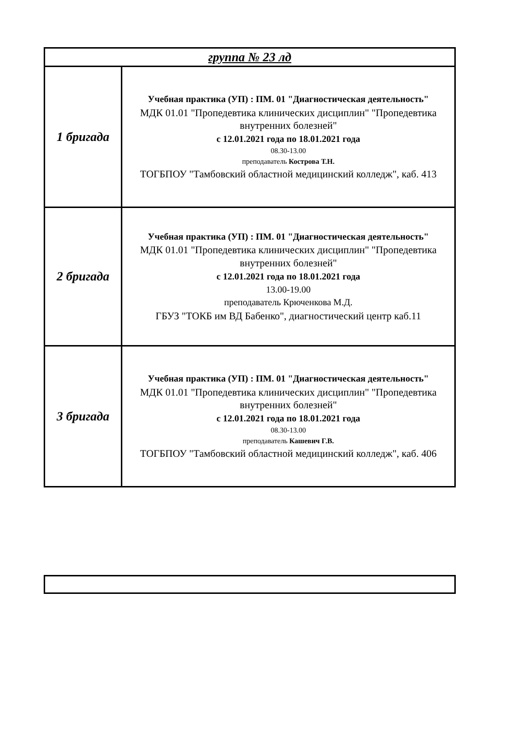| группа № 23 лд | |
| 1 бригада | Учебная практика (УП) : ПМ. 01 "Диагностическая деятельность" МДК 01.01 "Пропедевтика клинических дисциплин" "Пропедевтика внутренних болезней" с 12.01.2021 года по 18.01.2021 года 08.30-13.00 преподаватель Кострова Т.Н. ТОГБПОУ "Тамбовский областной медицинский колледж", каб. 413 |
| 2 бригада | Учебная практика (УП) : ПМ. 01 "Диагностическая деятельность" МДК 01.01 "Пропедевтика клинических дисциплин" "Пропедевтика внутренних болезней" с 12.01.2021 года по 18.01.2021 года 13.00-19.00 преподаватель Крюченкова М.Д. ГБУЗ "ТОКБ им ВД Бабенко", диагностический центр каб.11 |
| 3 бригада | Учебная практика (УП) : ПМ. 01 "Диагностическая деятельность" МДК 01.01 "Пропедевтика клинических дисциплин" "Пропедевтика внутренних болезней" с 12.01.2021 года по 18.01.2021 года 08.30-13.00 преподаватель Кашевич Г.В. ТОГБПОУ "Тамбовский областной медицинский колледж", каб. 406 |